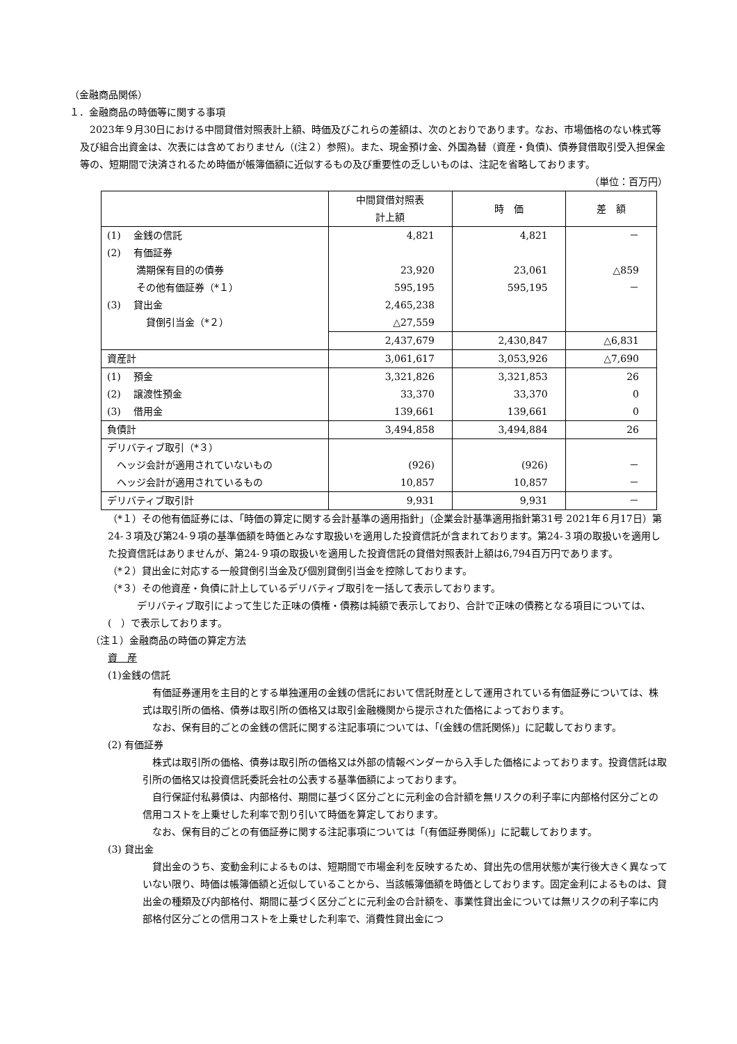（金融商品関係）
１．金融商品の時価等に関する事項
　2023年９月30日における中間貸借対照表計上額、時価及びこれらの差額は、次のとおりであります。なお、市場価格のない株式等及び組合出資金は、次表には含めておりません（(注２）参照)。また、現金預け金、外国為替（資産・負債)、債券貸借取引受入担保金等の、短期間で決済されるため時価が帳簿価額に近似するもの及び重要性の乏しいものは、注記を省略しております。
（単位：百万円）
| | 中間貸借対照表 計上額 | 時 価 | 差 額 |
| --- | --- | --- | --- |
| (1) 金銭の信託 | 4,821 | 4,821 | － |
| (2) 有価証券 | | | |
| 満期保有目的の債券 | 23,920 | 23,061 | △859 |
| その他有価証券（*１） | 595,195 | 595,195 | － |
| (3) 貸出金 | 2,465,238 | | |
| 貸倒引当金（*２） | △27,559 | | |
| | 2,437,679 | 2,430,847 | △6,831 |
| 資産計 | 3,061,617 | 3,053,926 | △7,690 |
| (1) 預金 | 3,321,826 | 3,321,853 | 26 |
| (2) 譲渡性預金 | 33,370 | 33,370 | 0 |
| (3) 借用金 | 139,661 | 139,661 | 0 |
| 負債計 | 3,494,858 | 3,494,884 | 26 |
| デリバティブ取引（*３） | | | |
| ヘッジ会計が適用されていないもの | (926) | (926) | － |
| ヘッジ会計が適用されているもの | 10,857 | 10,857 | － |
| デリバティブ取引計 | 9,931 | 9,931 | － |
（*１）その他有価証券には、「時価の算定に関する会計基準の適用指針」（企業会計基準適用指針第31号 2021年６月17日）第24-３項及び第24-９項の基準価額を時価とみなす取扱いを適用した投資信託が含まれております。第24-３項の取扱いを適用した投資信託はありませんが、第24-９項の取扱いを適用した投資信託の貸借対照表計上額は6,794百万円であります。
（*２）貸出金に対応する一般貸倒引当金及び個別貸倒引当金を控除しております。
（*３）その他資産・負債に計上しているデリバティブ取引を一括して表示しております。
　　　デリバティブ取引によって生じた正味の債権・債務は純額で表示しており、合計で正味の債務となる項目については、(　）で表示しております。
（注１）金融商品の時価の算定方法
資　産
(1)金銭の信託
　有価証券運用を主目的とする単独運用の金銭の信託において信託財産として運用されている有価証券については、株式は取引所の価格、債券は取引所の価格又は取引金融機関から提示された価格によっております。
　なお、保有目的ごとの金銭の信託に関する注記事項については、「(金銭の信託関係)」に記載しております。
(2) 有価証券
　株式は取引所の価格、債券は取引所の価格又は外部の情報ベンダーから入手した価格によっております。投資信託は取引所の価格又は投資信託委託会社の公表する基準価額によっております。
　自行保証付私募債は、内部格付、期間に基づく区分ごとに元利金の合計額を無リスクの利子率に内部格付区分ごとの信用コストを上乗せした利率で割り引いて時価を算定しております。
　なお、保有目的ごとの有価証券に関する注記事項については「(有価証券関係)」に記載しております。
(3) 貸出金
　貸出金のうち、変動金利によるものは、短期間で市場金利を反映するため、貸出先の信用状態が実行後大きく異なっていない限り、時価は帳簿価額と近似していることから、当該帳簿価額を時価としております。固定金利によるものは、貸出金の種類及び内部格付、期間に基づく区分ごとに元利金の合計額を、事業性貸出金については無リスクの利子率に内部格付区分ごとの信用コストを上乗せした利率で、消費性貸出金につ